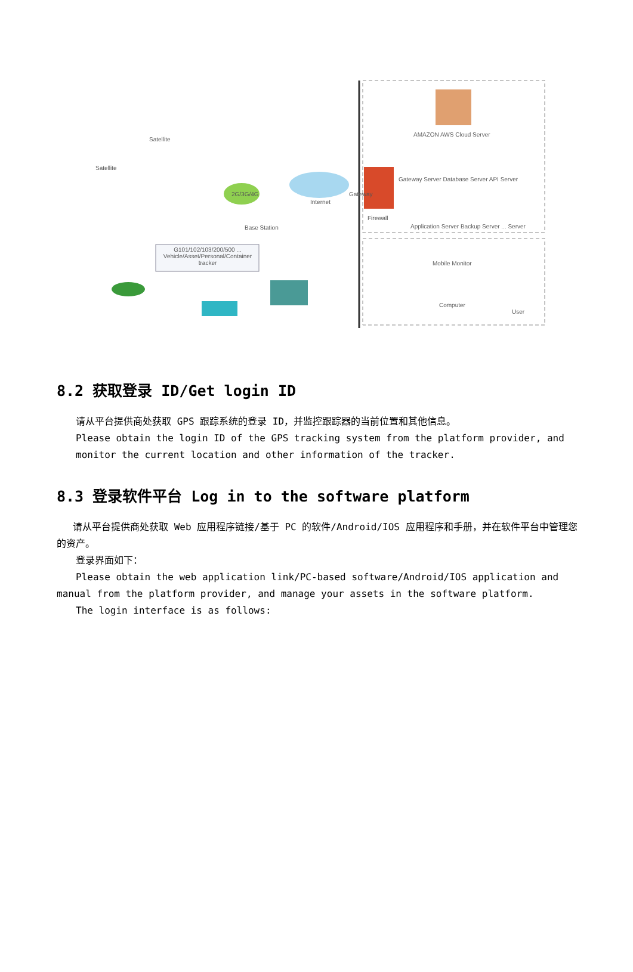Satellite
Satellite
2G/3G/4G
Internet
Base Station
G101/102/103/200/500 ... Vehicle/Asset/Personal/Container tracker
AMAZON AWS Cloud Server
Gateway Server Database Server API Server
Firewall
Application Server Backup Server ... Server
Gateway
Mobile Monitor
Computer
User
8.2 获取登录 ID/Get login ID
请从平台提供商处获取 GPS 跟踪系统的登录 ID，并监控跟踪器的当前位置和其他信息。
Please obtain the login ID of the GPS tracking system from the platform provider, and monitor the current location and other information of the tracker.
8.3 登录软件平台 Log in to the software platform
请从平台提供商处获取 Web 应用程序链接/基于 PC 的软件/Android/IOS 应用程序和手册，并在软件平台中管理您的资产。
登录界面如下：
Please obtain the web application link/PC-based software/Android/IOS application and manual from the platform provider, and manage your assets in the software platform.
The login interface is as follows: